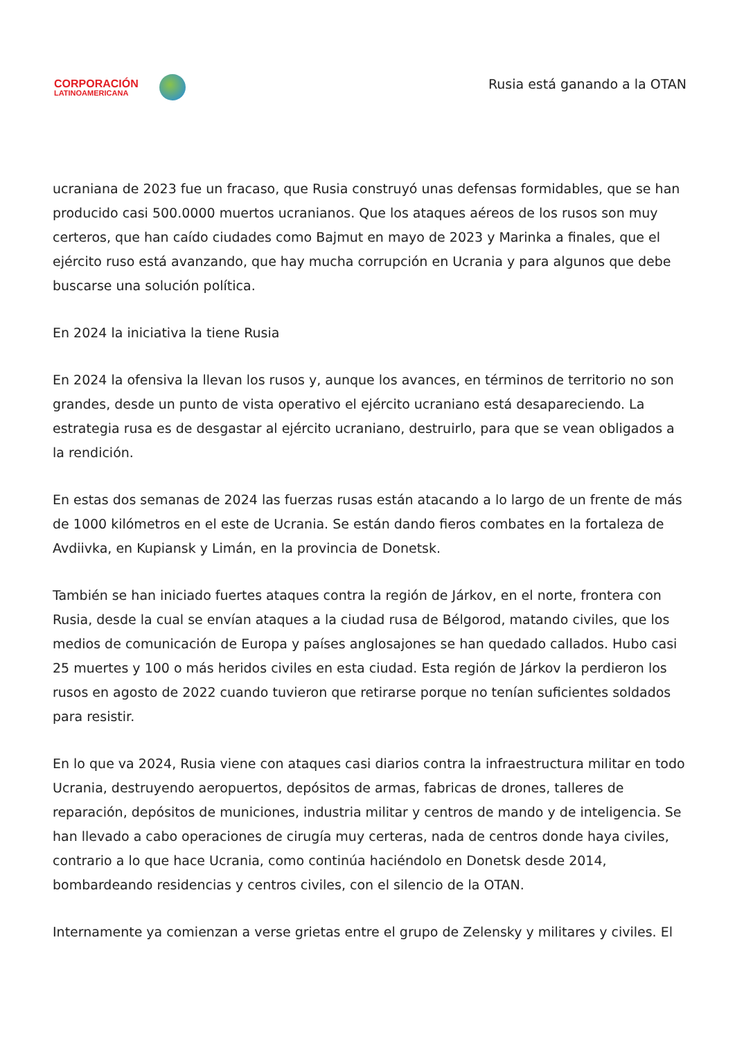CORPORACIÓN
LATINOAMERICANA
Rusia está ganando a la OTAN
ucraniana de 2023 fue un fracaso, que Rusia construyó unas defensas formidables, que se han producido casi 500.0000 muertos ucranianos. Que los ataques aéreos de los rusos son muy certeros, que han caído ciudades como Bajmut en mayo de 2023 y Marinka a finales, que el ejército ruso está avanzando, que hay mucha corrupción en Ucrania y para algunos que debe buscarse una solución política.
En 2024 la iniciativa la tiene Rusia
En 2024 la ofensiva la llevan los rusos y, aunque los avances, en términos de territorio no son grandes, desde un punto de vista operativo el ejército ucraniano está desapareciendo. La estrategia rusa es de desgastar al ejército ucraniano, destruirlo, para que se vean obligados a la rendición.
En estas dos semanas de 2024 las fuerzas rusas están atacando a lo largo de un frente de más de 1000 kilómetros en el este de Ucrania. Se están dando fieros combates en la fortaleza de Avdiivka, en Kupiansk y Limán, en la provincia de Donetsk.
También se han iniciado fuertes ataques contra la región de Járkov, en el norte, frontera con Rusia, desde la cual se envían ataques a la ciudad rusa de Bélgorod, matando civiles, que los medios de comunicación de Europa y países anglosajones se han quedado callados. Hubo casi 25 muertes y 100 o más heridos civiles en esta ciudad. Esta región de Járkov la perdieron los rusos en agosto de 2022 cuando tuvieron que retirarse porque no tenían suficientes soldados para resistir.
En lo que va 2024, Rusia viene con ataques casi diarios contra la infraestructura militar en todo Ucrania, destruyendo aeropuertos, depósitos de armas, fabricas de drones, talleres de reparación, depósitos de municiones, industria militar y centros de mando y de inteligencia. Se han llevado a cabo operaciones de cirugía muy certeras, nada de centros donde haya civiles, contrario a lo que hace Ucrania, como continúa haciéndolo en Donetsk desde 2014, bombardeando residencias y centros civiles, con el silencio de la OTAN.
Internamente ya comienzan a verse grietas entre el grupo de Zelensky y militares y civiles. El